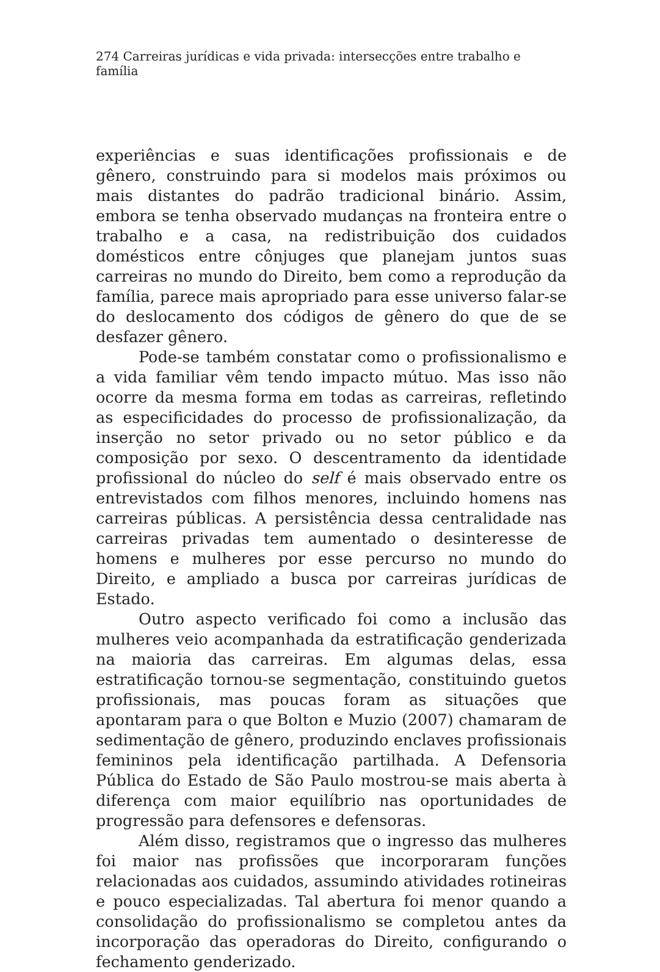274 Carreiras jurídicas e vida privada: intersecções entre trabalho e família
experiências e suas identificações profissionais e de gênero, construindo para si modelos mais próximos ou mais distantes do padrão tradicional binário. Assim, embora se tenha observado mudanças na fronteira entre o trabalho e a casa, na redistribuição dos cuidados domésticos entre cônjuges que planejam juntos suas carreiras no mundo do Direito, bem como a reprodução da família, parece mais apropriado para esse universo falar-se do deslocamento dos códigos de gênero do que de se desfazer gênero.
Pode-se também constatar como o profissionalismo e a vida familiar vêm tendo impacto mútuo. Mas isso não ocorre da mesma forma em todas as carreiras, refletindo as especificidades do processo de profissionalização, da inserção no setor privado ou no setor público e da composição por sexo. O descentramento da identidade profissional do núcleo do self é mais observado entre os entrevistados com filhos menores, incluindo homens nas carreiras públicas. A persistência dessa centralidade nas carreiras privadas tem aumentado o desinteresse de homens e mulheres por esse percurso no mundo do Direito, e ampliado a busca por carreiras jurídicas de Estado.
Outro aspecto verificado foi como a inclusão das mulheres veio acompanhada da estratificação genderizada na maioria das carreiras. Em algumas delas, essa estratificação tornou-se segmentação, constituindo guetos profissionais, mas poucas foram as situações que apontaram para o que Bolton e Muzio (2007) chamaram de sedimentação de gênero, produzindo enclaves profissionais femininos pela identificação partilhada. A Defensoria Pública do Estado de São Paulo mostrou-se mais aberta à diferença com maior equilíbrio nas oportunidades de progressão para defensores e defensoras.
Além disso, registramos que o ingresso das mulheres foi maior nas profissões que incorporaram funções relacionadas aos cuidados, assumindo atividades rotineiras e pouco especializadas. Tal abertura foi menor quando a consolidação do profissionalismo se completou antes da incorporação das operadoras do Direito, configurando o fechamento genderizado.